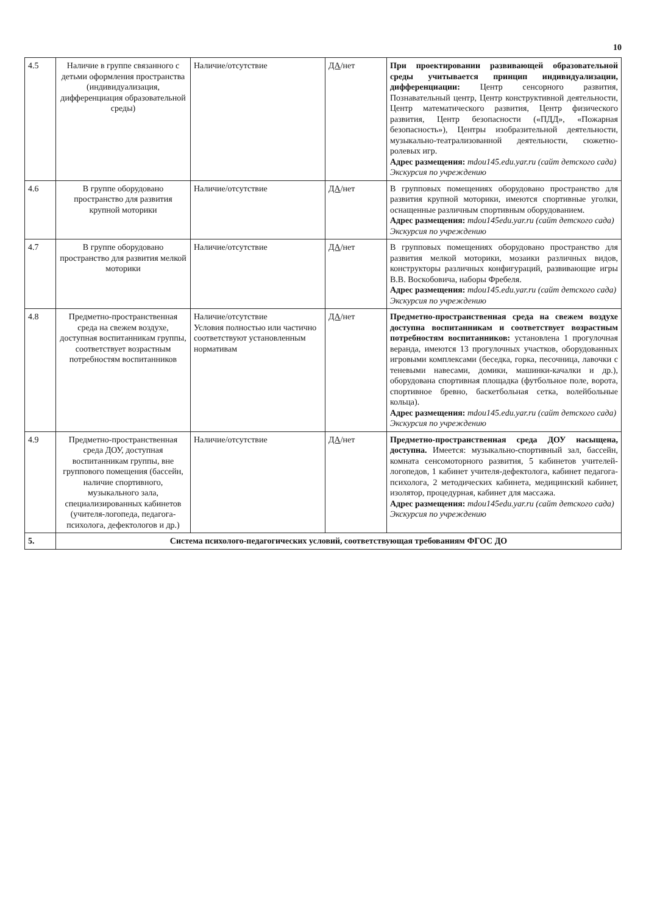10
| 4.5 | Наличие в группе связанного с детьми оформления пространства (индивидуализация, дифференциация образовательной среды) | Наличие/отсутствие | ДА /нет | При проектировании развивающей образовательной среды учитывается принцип индивидуализации, дифференциации: Центр сенсорного развития, Познавательный центр, Центр конструктивной деятельности, Центр математического развития, Центр физического развития, Центр безопасности («ПДД», «Пожарная безопасность»), Центры изобразительной деятельности, музыкально-театрализованной деятельности, сюжетно-ролевых игр. Адрес размещения: mdou145.edu.yar.ru (сайт детского сада) Экскурсия по учреждению |
| 4.6 | В группе оборудовано пространство для развития крупной моторики | Наличие/отсутствие | ДА /нет | В групповых помещениях оборудовано пространство для развития крупной моторики, имеются спортивные уголки, оснащенные различным спортивным оборудованием. Адрес размещения: mdou145edu.yar.ru (сайт детского сада) Экскурсия по учреждению |
| 4.7 | В группе оборудовано пространство для развития мелкой моторики | Наличие/отсутствие | ДА /нет | В групповых помещениях оборудовано пространство для развития мелкой моторики, мозаики различных видов, конструкторы различных конфигураций, развивающие игры В.В. Воскобовича, наборы Фребеля. Адрес размещения: mdou145.edu.yar.ru (сайт детского сада) Экскурсия по учреждению |
| 4.8 | Предметно-пространственная среда на свежем воздухе, доступная воспитанникам группы, соответствует возрастным потребностям воспитанников | Наличие/отсутствие Условия полностью или частично соответствуют установленным нормативам | ДА /нет | Предметно-пространственная среда на свежем воздухе доступна воспитанникам и соответствует возрастным потребностям воспитанников: установлена 1 прогулочная веранда, имеются 13 прогулочных участков, оборудованных игровыми комплексами (беседка, горка, песочница, лавочки с теневыми навесами, домики, машинки-качалки и др.), оборудована спортивная площадка (футбольное поле, ворота, спортивное бревно, баскетбольная сетка, волейбольные кольца). Адрес размещения: mdou145.edu.yar.ru (сайт детского сада) Экскурсия по учреждению |
| 4.9 | Предметно-пространственная среда ДОУ, доступная воспитанникам группы, вне группового помещения (бассейн, наличие спортивного, музыкального зала, специализированных кабинетов (учителя-логопеда, педагога-психолога, дефектологов и др.) | Наличие/отсутствие | ДА /нет | Предметно-пространственная среда ДОУ насыщена, доступна. Имеется: музыкально-спортивный зал, бассейн, комната сенсомоторного развития, 5 кабинетов учителей-логопедов, 1 кабинет учителя-дефектолога, кабинет педагога-психолога, 2 методических кабинета, медицинский кабинет, изолятор, процедурная, кабинет для массажа. Адрес размещения: mdou145edu.yar.ru (сайт детского сада) Экскурсия по учреждению |
| 5. | Система психолого-педагогических условий, соответствующая требованиям ФГОС ДО | | | |